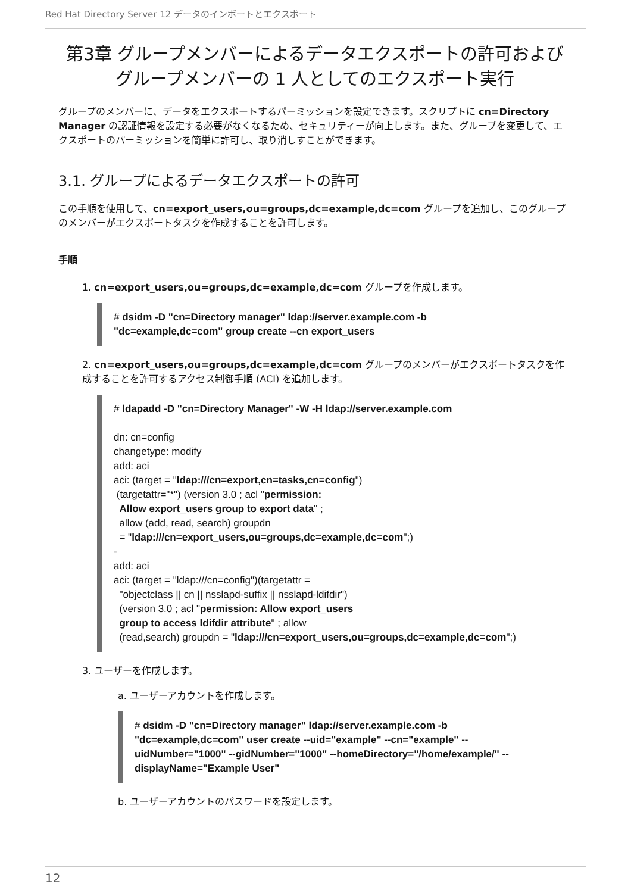Red Hat Directory Server 12 データのインポートとエクスポート
第3章 グループメンバーによるデータエクスポートの許可およびグループメンバーの 1 人としてのエクスポート実行
グループのメンバーに、データをエクスポートするパーミッションを設定できます。スクリプトに cn=Directory Manager の認証情報を設定する必要がなくなるため、セキュリティーが向上します。また、グループを変更して、エクスポートのパーミッションを簡単に許可し、取り消しすことができます。
3.1. グループによるデータエクスポートの許可
この手順を使用して、cn=export_users,ou=groups,dc=example,dc=com グループを追加し、このグループのメンバーがエクスポートタスクを作成することを許可します。
手順
1. cn=export_users,ou=groups,dc=example,dc=com グループを作成します。
# dsidm -D "cn=Directory manager" ldap://server.example.com -b
"dc=example,dc=com" group create --cn export_users
2. cn=export_users,ou=groups,dc=example,dc=com グループのメンバーがエクスポートタスクを作成することを許可するアクセス制御手順 (ACI) を追加します。
# ldapadd -D "cn=Directory Manager" -W -H ldap://server.example.com

dn: cn=config
changetype: modify
add: aci
aci: (target = "ldap:///cn=export,cn=tasks,cn=config")
 (targetattr="*") (version 3.0 ; acl "permission:
  Allow export_users group to export data" ;
  allow (add, read, search) groupdn
  = "ldap:///cn=export_users,ou=groups,dc=example,dc=com";)
-
add: aci
aci: (target = "ldap:///cn=config")(targetattr =
  "objectclass || cn || nsslapd-suffix || nsslapd-ldifdir")
  (version 3.0 ; acl "permission: Allow export_users
  group to access ldifdir attribute" ; allow
  (read,search) groupdn = "ldap:///cn=export_users,ou=groups,dc=example,dc=com";)
3. ユーザーを作成します。
a. ユーザーアカウントを作成します。
# dsidm -D "cn=Directory manager" ldap://server.example.com -b
"dc=example,dc=com" user create --uid="example" --cn="example" --
uidNumber="1000" --gidNumber="1000" --homeDirectory="/home/example/" --
displayName="Example User"
b. ユーザーアカウントのパスワードを設定します。
12